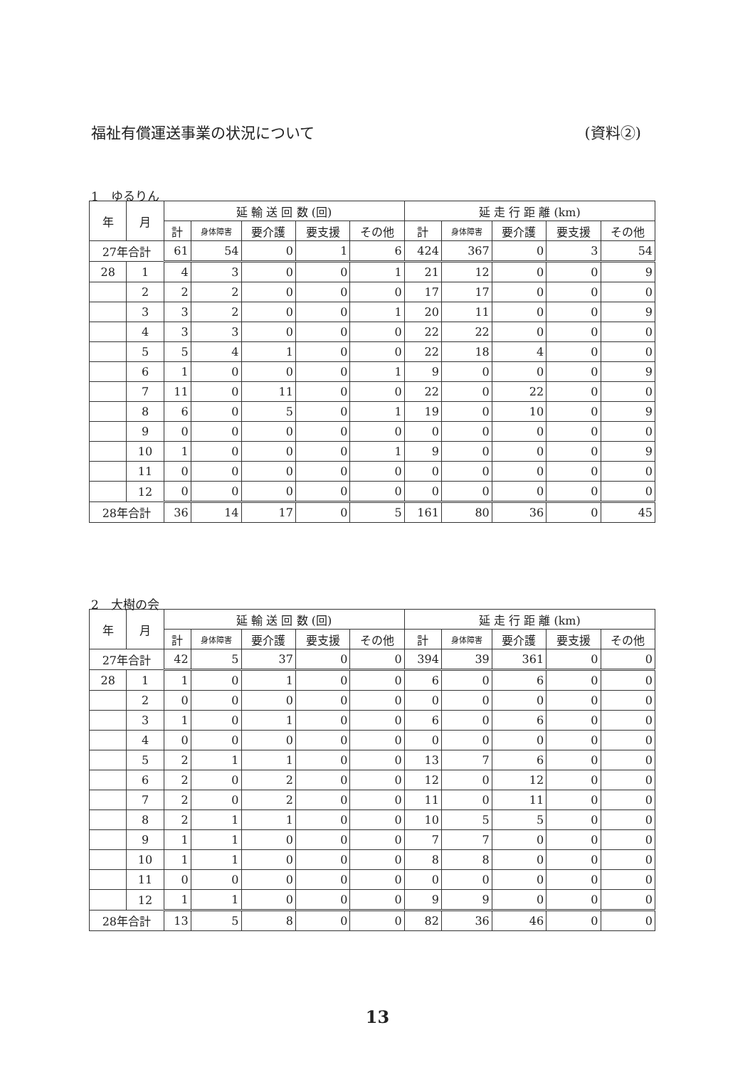福祉有償運送事業の状況について (資料②)
1　ゆるりん
| 年 | 月 | 延 輸 送 回 数 (回) | | | | | 延 走 行 距 離 (km) | | | | |
| --- | --- | --- | --- | --- | --- | --- | --- | --- | --- | --- | --- |
| | | 計 | 身体障害 | 要介護 | 要支援 | その他 | 計 | 身体障害 | 要介護 | 要支援 | その他 |
| 27年合計 | | 61 | 54 | 0 | 1 | 6 | 424 | 367 | 0 | 3 | 54 |
| 28 | 1 | 4 | 3 | 0 | 0 | 1 | 21 | 12 | 0 | 0 | 9 |
| | 2 | 2 | 2 | 0 | 0 | 0 | 17 | 17 | 0 | 0 | 0 |
| | 3 | 3 | 2 | 0 | 0 | 1 | 20 | 11 | 0 | 0 | 9 |
| | 4 | 3 | 3 | 0 | 0 | 0 | 22 | 22 | 0 | 0 | 0 |
| | 5 | 5 | 4 | 1 | 0 | 0 | 22 | 18 | 4 | 0 | 0 |
| | 6 | 1 | 0 | 0 | 0 | 1 | 9 | 0 | 0 | 0 | 9 |
| | 7 | 11 | 0 | 11 | 0 | 0 | 22 | 0 | 22 | 0 | 0 |
| | 8 | 6 | 0 | 5 | 0 | 1 | 19 | 0 | 10 | 0 | 9 |
| | 9 | 0 | 0 | 0 | 0 | 0 | 0 | 0 | 0 | 0 | 0 |
| | 10 | 1 | 0 | 0 | 0 | 1 | 9 | 0 | 0 | 0 | 9 |
| | 11 | 0 | 0 | 0 | 0 | 0 | 0 | 0 | 0 | 0 | 0 |
| | 12 | 0 | 0 | 0 | 0 | 0 | 0 | 0 | 0 | 0 | 0 |
| 28年合計 | | 36 | 14 | 17 | 0 | 5 | 161 | 80 | 36 | 0 | 45 |
2　大樹の会
| 年 | 月 | 延 輸 送 回 数 (回) | | | | | 延 走 行 距 離 (km) | | | | |
| --- | --- | --- | --- | --- | --- | --- | --- | --- | --- | --- | --- |
| | | 計 | 身体障害 | 要介護 | 要支援 | その他 | 計 | 身体障害 | 要介護 | 要支援 | その他 |
| 27年合計 | | 42 | 5 | 37 | 0 | 0 | 394 | 39 | 361 | 0 | 0 |
| 28 | 1 | 1 | 0 | 1 | 0 | 0 | 6 | 0 | 6 | 0 | 0 |
| | 2 | 0 | 0 | 0 | 0 | 0 | 0 | 0 | 0 | 0 | 0 |
| | 3 | 1 | 0 | 1 | 0 | 0 | 6 | 0 | 6 | 0 | 0 |
| | 4 | 0 | 0 | 0 | 0 | 0 | 0 | 0 | 0 | 0 | 0 |
| | 5 | 2 | 1 | 1 | 0 | 0 | 13 | 7 | 6 | 0 | 0 |
| | 6 | 2 | 0 | 2 | 0 | 0 | 12 | 0 | 12 | 0 | 0 |
| | 7 | 2 | 0 | 2 | 0 | 0 | 11 | 0 | 11 | 0 | 0 |
| | 8 | 2 | 1 | 1 | 0 | 0 | 10 | 5 | 5 | 0 | 0 |
| | 9 | 1 | 1 | 0 | 0 | 0 | 7 | 7 | 0 | 0 | 0 |
| | 10 | 1 | 1 | 0 | 0 | 0 | 8 | 8 | 0 | 0 | 0 |
| | 11 | 0 | 0 | 0 | 0 | 0 | 0 | 0 | 0 | 0 | 0 |
| | 12 | 1 | 1 | 0 | 0 | 0 | 9 | 9 | 0 | 0 | 0 |
| 28年合計 | | 13 | 5 | 8 | 0 | 0 | 82 | 36 | 46 | 0 | 0 |
13